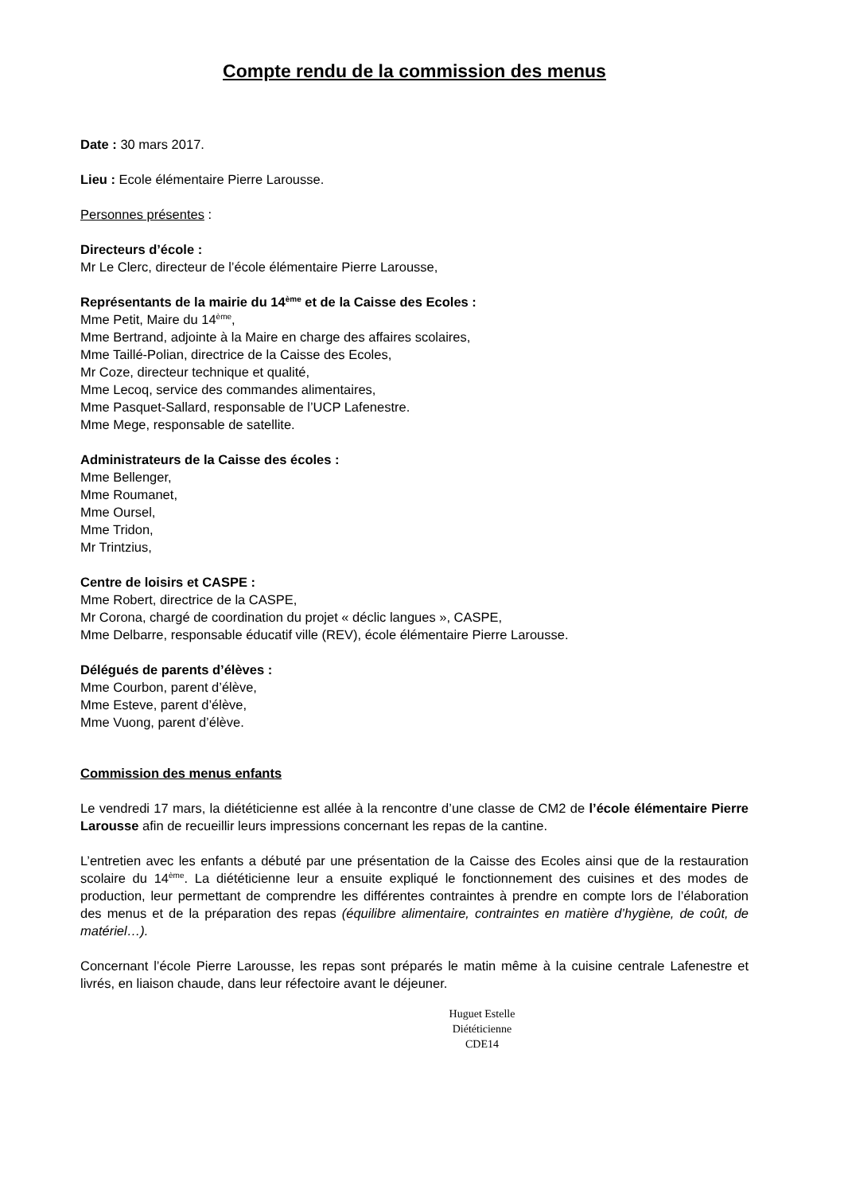Compte rendu de la commission des menus
Date : 30 mars 2017.
Lieu : Ecole élémentaire Pierre Larousse.
Personnes présentes :
Directeurs d’école :
Mr Le Clerc, directeur de l’école élémentaire Pierre Larousse,
Représentants de la mairie du 14<sup>ème</sup> et de la Caisse des Ecoles :
Mme Petit, Maire du 14<sup>ème</sup>,
Mme Bertrand, adjointe à la Maire en charge des affaires scolaires,
Mme Taillé-Polian, directrice de la Caisse des Ecoles,
Mr Coze, directeur technique et qualité,
Mme Lecoq, service des commandes alimentaires,
Mme Pasquet-Sallard, responsable de l’UCP Lafenestre.
Mme Mege, responsable de satellite.
Administrateurs de la Caisse des écoles :
Mme Bellenger,
Mme Roumanet,
Mme Oursel,
Mme Tridon,
Mr Trintzius,
Centre de loisirs et CASPE :
Mme Robert, directrice de la CASPE,
Mr Corona, chargé de coordination du projet « déclic langues », CASPE,
Mme Delbarre, responsable éducatif ville (REV), école élémentaire Pierre Larousse.
Délégués de parents d’élèves :
Mme Courbon, parent d’élève,
Mme Esteve, parent d’élève,
Mme Vuong, parent d’élève.
Commission des menus enfants
Le vendredi 17 mars, la diététicienne est allée à la rencontre d’une classe de CM2 de l’école élémentaire Pierre Larousse afin de recueillir leurs impressions concernant les repas de la cantine.
L’entretien avec les enfants a débuté par une présentation de la Caisse des Ecoles ainsi que de la restauration scolaire du 14<sup>ème</sup>. La diététicienne leur a ensuite expliqué le fonctionnement des cuisines et des modes de production, leur permettant de comprendre les différentes contraintes à prendre en compte lors de l’élaboration des menus et de la préparation des repas (équilibre alimentaire, contraintes en matière d’hygiène, de coût, de matériel…).
Concernant l’école Pierre Larousse, les repas sont préparés le matin même à la cuisine centrale Lafenestre et livrés, en liaison chaude, dans leur réfectoire avant le déjeuner.
Huguet Estelle
Diététicienne
CDE14